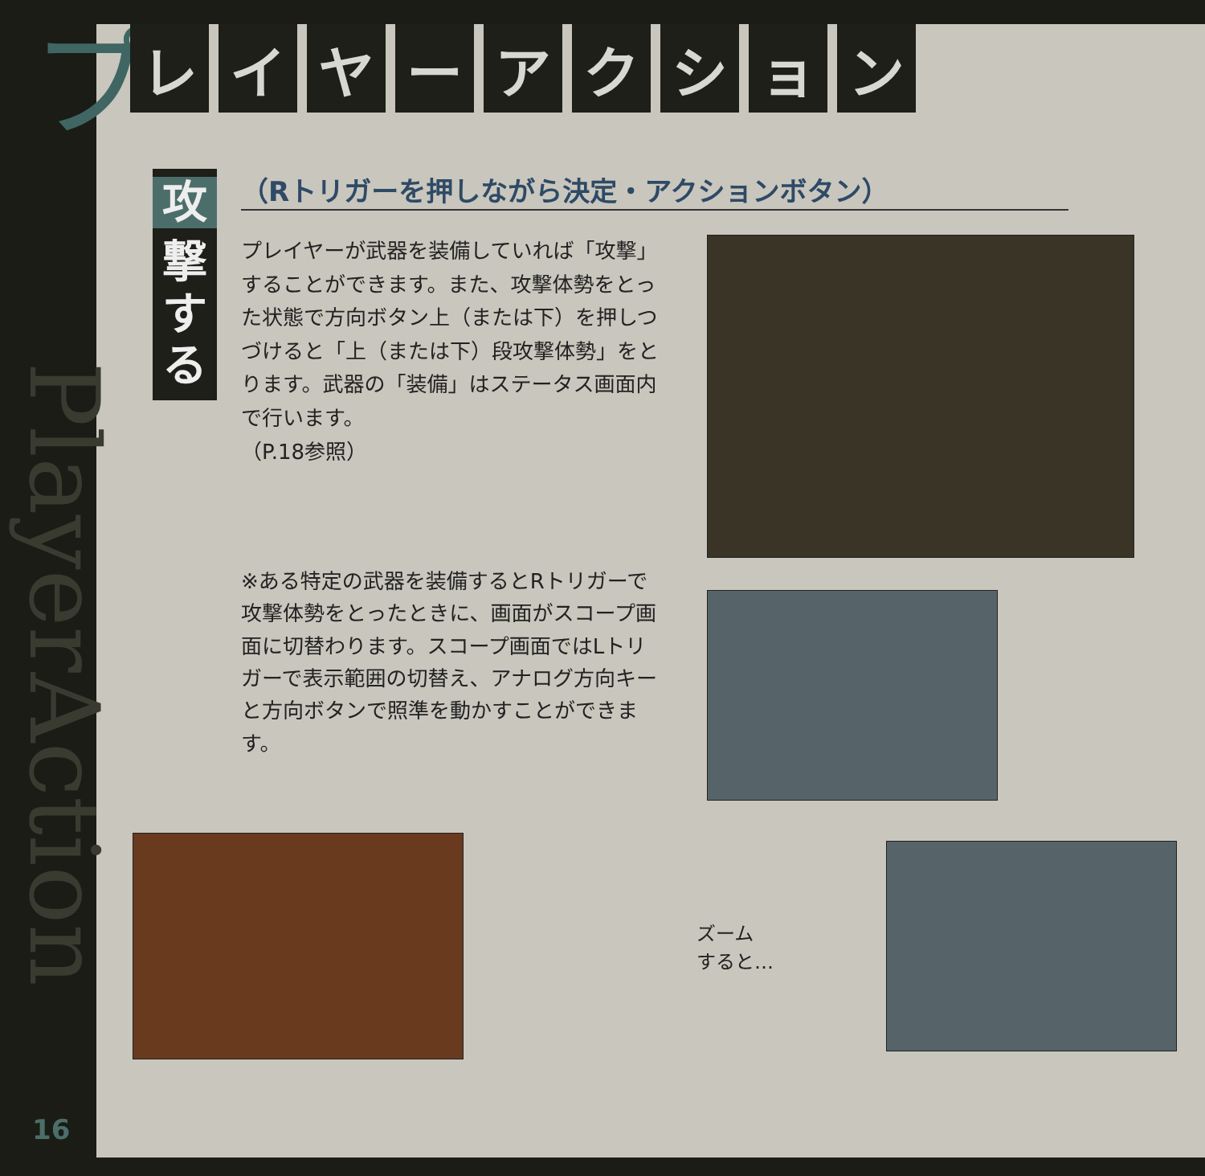PlayerAction
プ
レイヤーアクション
攻
撃
す
る
（Rトリガーを押しながら決定・アクションボタン）
プレイヤーが武器を装備していれば「攻撃」することができます。また、攻撃体勢をとった状態で方向ボタン上（または下）を押しつづけると「上（または下）段攻撃体勢」をとります。武器の「装備」はステータス画面内で行います。
（P.18参照）
※ある特定の武器を装備するとRトリガーで攻撃体勢をとったときに、画面がスコープ画面に切替わります。スコープ画面ではLトリガーで表示範囲の切替え、アナログ方向キーと方向ボタンで照準を動かすことができます。
ズーム
すると…
16